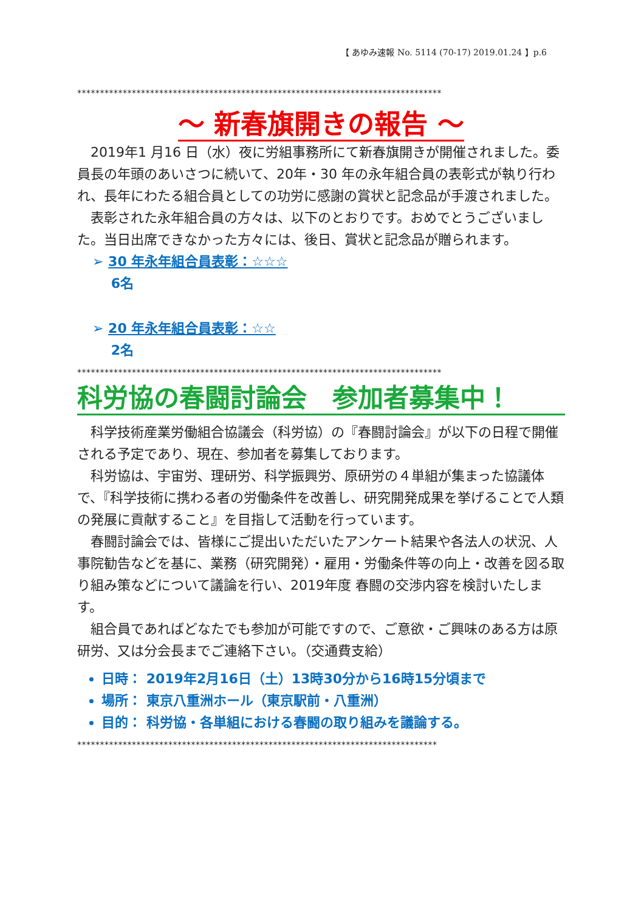【 あゆみ速報 No. 5114 (70-17) 2019.01.24 】p.6
********************************************************************************
～ 新春旗開きの報告 ～
2019年1 月16 日（水）夜に労組事務所にて新春旗開きが開催されました。委員長の年頭のあいさつに続いて、20年・30 年の永年組合員の表彰式が執り行われ、長年にわたる組合員としての功労に感謝の賞状と記念品が手渡されました。
表彰された永年組合員の方々は、以下のとおりです。おめでとうございました。当日出席できなかった方々には、後日、賞状と記念品が贈られます。
➢ 30 年永年組合員表彰：☆☆☆
6名
➢ 20 年永年組合員表彰：☆☆
2名
********************************************************************************
科労協の春闘討論会　参加者募集中！
科学技術産業労働組合協議会（科労協）の『春闘討論会』が以下の日程で開催される予定であり、現在、参加者を募集しております。
科労協は、宇宙労、理研労、科学振興労、原研労の４単組が集まった協議体で、『科学技術に携わる者の労働条件を改善し、研究開発成果を挙げることで人類の発展に貢献すること』を目指して活動を行っています。
春闘討論会では、皆様にご提出いただいたアンケート結果や各法人の状況、人事院勧告などを基に、業務（研究開発）・雇用・労働条件等の向上・改善を図る取り組み策などについて議論を行い、2019年度 春闘の交渉内容を検討いたします。
組合員であればどなたでも参加が可能ですので、ご意欲・ご興味のある方は原研労、又は分会長までご連絡下さい。（交通費支給）
日時： 2019年2月16日（土）13時30分から16時15分頃まで
場所： 東京八重洲ホール（東京駅前・八重洲）
目的： 科労協・各単組における春闘の取り組みを議論する。
*******************************************************************************